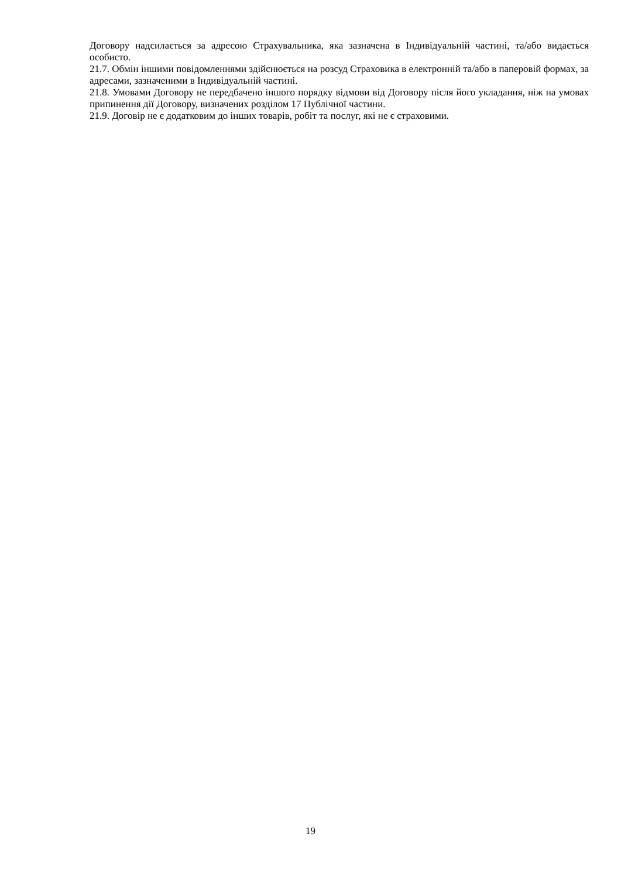Договору надсилається за адресою Страхувальника, яка зазначена в Індивідуальній частині, та/або видається особисто.
21.7. Обмін іншими повідомленнями здійснюється на розсуд Страховика в електронній та/або в паперовій формах, за адресами, зазначеними в Індивідуальній частині.
21.8. Умовами Договору не передбачено іншого порядку відмови від Договору після його укладання, ніж на умовах припинення дії Договору, визначених розділом 17 Публічної частини.
21.9. Договір не є додатковим до інших товарів, робіт та послуг, які не є страховими.
19